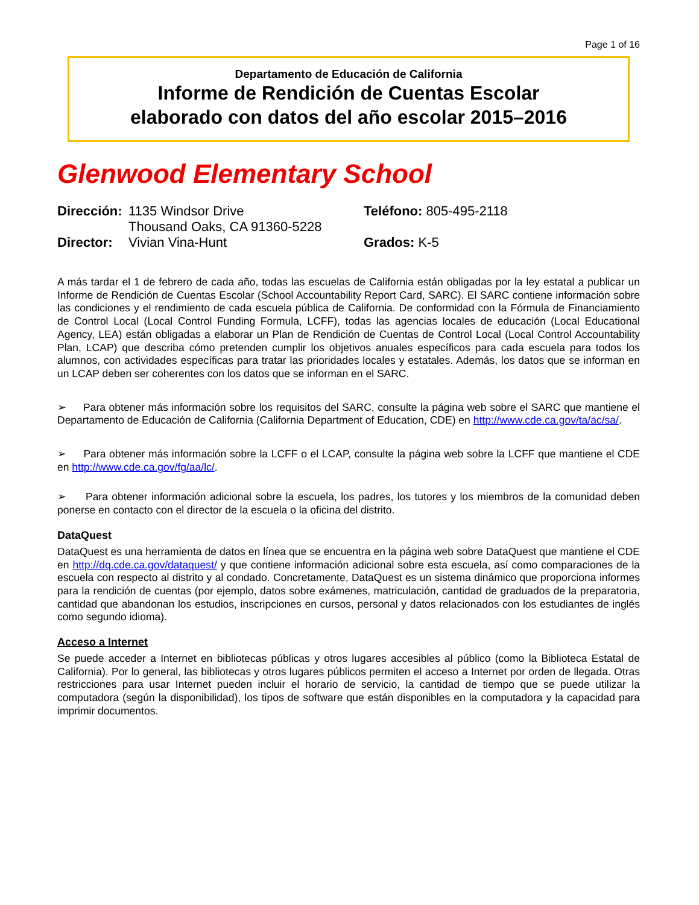Page 1 of 16
Departamento de Educación de California
Informe de Rendición de Cuentas Escolar
elaborado con datos del año escolar 2015–2016
Glenwood Elementary School
| Dirección: | 1135 Windsor Drive Thousand Oaks, CA 91360-5228 | Teléfono: 805-495-2118 |
| Director: | Vivian Vina-Hunt | Grados: K-5 |
A más tardar el 1 de febrero de cada año, todas las escuelas de California están obligadas por la ley estatal a publicar un Informe de Rendición de Cuentas Escolar (School Accountability Report Card, SARC). El SARC contiene información sobre las condiciones y el rendimiento de cada escuela pública de California. De conformidad con la Fórmula de Financiamiento de Control Local (Local Control Funding Formula, LCFF), todas las agencias locales de educación (Local Educational Agency, LEA) están obligadas a elaborar un Plan de Rendición de Cuentas de Control Local (Local Control Accountability Plan, LCAP) que describa cómo pretenden cumplir los objetivos anuales específicos para cada escuela para todos los alumnos, con actividades específicas para tratar las prioridades locales y estatales. Además, los datos que se informan en un LCAP deben ser coherentes con los datos que se informan en el SARC.
➢ Para obtener más información sobre los requisitos del SARC, consulte la página web sobre el SARC que mantiene el Departamento de Educación de California (California Department of Education, CDE) en http://www.cde.ca.gov/ta/ac/sa/.
➢ Para obtener más información sobre la LCFF o el LCAP, consulte la página web sobre la LCFF que mantiene el CDE en http://www.cde.ca.gov/fg/aa/lc/.
➢ Para obtener información adicional sobre la escuela, los padres, los tutores y los miembros de la comunidad deben ponerse en contacto con el director de la escuela o la oficina del distrito.
DataQuest
DataQuest es una herramienta de datos en línea que se encuentra en la página web sobre DataQuest que mantiene el CDE en http://dq.cde.ca.gov/dataquest/ y que contiene información adicional sobre esta escuela, así como comparaciones de la escuela con respecto al distrito y al condado. Concretamente, DataQuest es un sistema dinámico que proporciona informes para la rendición de cuentas (por ejemplo, datos sobre exámenes, matriculación, cantidad de graduados de la preparatoria, cantidad que abandonan los estudios, inscripciones en cursos, personal y datos relacionados con los estudiantes de inglés como segundo idioma).
Acceso a Internet
Se puede acceder a Internet en bibliotecas públicas y otros lugares accesibles al público (como la Biblioteca Estatal de California). Por lo general, las bibliotecas y otros lugares públicos permiten el acceso a Internet por orden de llegada. Otras restricciones para usar Internet pueden incluir el horario de servicio, la cantidad de tiempo que se puede utilizar la computadora (según la disponibilidad), los tipos de software que están disponibles en la computadora y la capacidad para imprimir documentos.